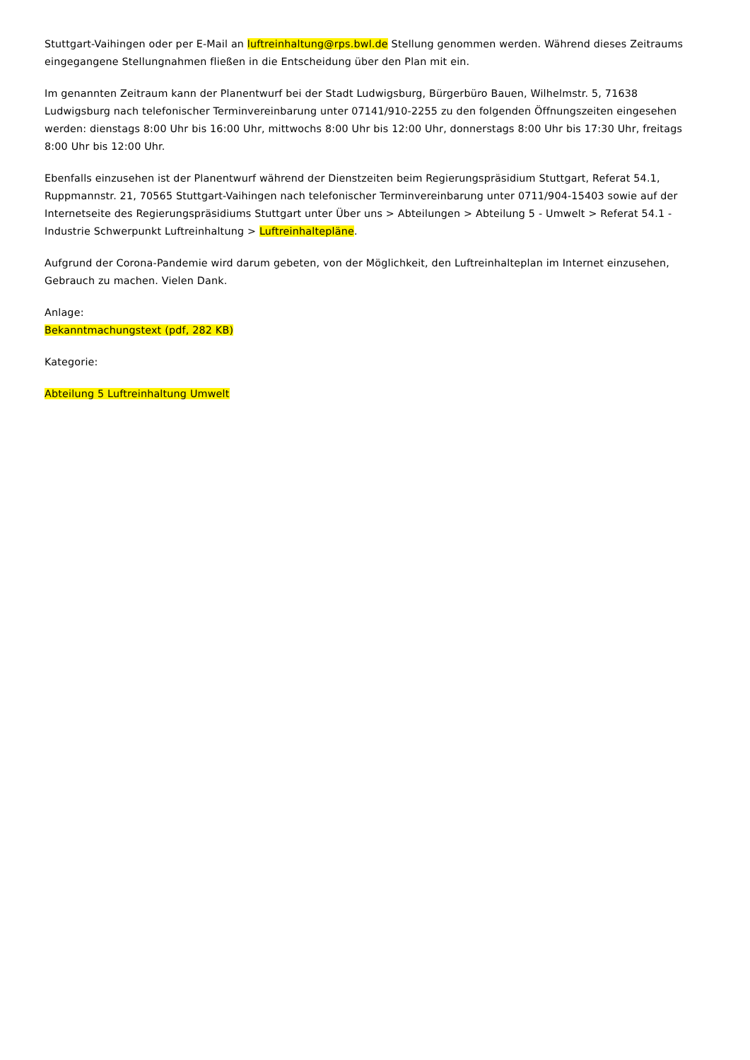Stuttgart-Vaihingen oder per E-Mail an luftreinhaltung@rps.bwl.de Stellung genommen werden. Während dieses Zeitraums eingegangene Stellungnahmen fließen in die Entscheidung über den Plan mit ein.
Im genannten Zeitraum kann der Planentwurf bei der Stadt Ludwigsburg, Bürgerbüro Bauen, Wilhelmstr. 5, 71638 Ludwigsburg nach telefonischer Terminvereinbarung unter 07141/910-2255 zu den folgenden Öffnungszeiten eingesehen werden: dienstags 8:00 Uhr bis 16:00 Uhr, mittwochs 8:00 Uhr bis 12:00 Uhr, donnerstags 8:00 Uhr bis 17:30 Uhr, freitags 8:00 Uhr bis 12:00 Uhr.
Ebenfalls einzusehen ist der Planentwurf während der Dienstzeiten beim Regierungspräsidium Stuttgart, Referat 54.1, Ruppmannstr. 21, 70565 Stuttgart-Vaihingen nach telefonischer Terminvereinbarung unter 0711/904-15403 sowie auf der Internetseite des Regierungspräsidiums Stuttgart unter Über uns > Abteilungen > Abteilung 5 - Umwelt > Referat 54.1 - Industrie Schwerpunkt Luftreinhaltung > Luftreinhaltepläne.
Aufgrund der Corona-Pandemie wird darum gebeten, von der Möglichkeit, den Luftreinhalteplan im Internet einzusehen, Gebrauch zu machen. Vielen Dank.
Anlage:
Bekanntmachungstext (pdf, 282 KB)
Kategorie:
Abteilung 5 Luftreinhaltung Umwelt